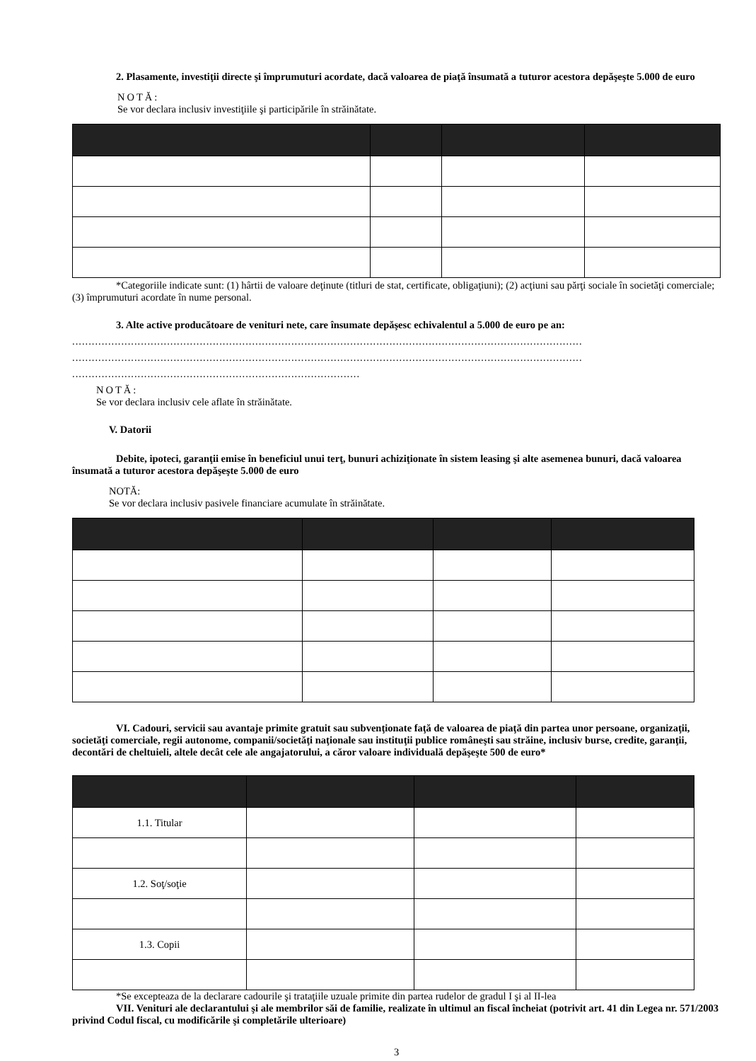2. Plasamente, investiţii directe şi împrumuturi acordate, dacă valoarea de piaţă însumată a tuturor acestora depăşeşte 5.000 de euro
NOTĂ:
Se vor declara inclusiv investiţiile şi participările în străinătate.
*Categoriile indicate sunt: (1) hârtii de valoare deţinute (titluri de stat, certificate, obligaţiuni); (2) acţiuni sau părţi sociale în societăţi comerciale; (3) împrumuturi acordate în nume personal.
3. Alte active producătoare de venituri nete, care însumate depăşesc echivalentul a 5.000 de euro pe an:
............................................................................................................................................................
............................................................................................................................................................
........................................................................................
NOTĂ:
Se vor declara inclusiv cele aflate în străinătate.
V. Datorii
Debite, ipoteci, garanţii emise în beneficiul unui terţ, bunuri achiziţionate în sistem leasing şi alte asemenea bunuri, dacă valoarea însumată a tuturor acestora depăşeşte 5.000 de euro
NOTĂ:
Se vor declara inclusiv pasivele financiare acumulate în străinătate.
VI. Cadouri, servicii sau avantaje primite gratuit sau subvenţionate faţă de valoarea de piaţă din partea unor persoane, organizaţii, societăţi comerciale, regii autonome, companii/societăţi naţionale sau instituţii publice româneşti sau străine, inclusiv burse, credite, garanţii, decontări de cheltuieli, altele decât cele ale angajatorului, a căror valoare individuală depăşeşte 500 de euro*
| 1.1. Titular | | | |
| 1.2. Soţ/soţie | | | |
| 1.3. Copii | | | |
*Se excepteaza de la declarare cadourile şi trataţiile uzuale primite din partea rudelor de gradul I şi al II-lea
VII. Venituri ale declarantului şi ale membrilor săi de familie, realizate în ultimul an fiscal încheiat (potrivit art. 41 din Legea nr. 571/2003 privind Codul fiscal, cu modificările şi completările ulterioare)
3